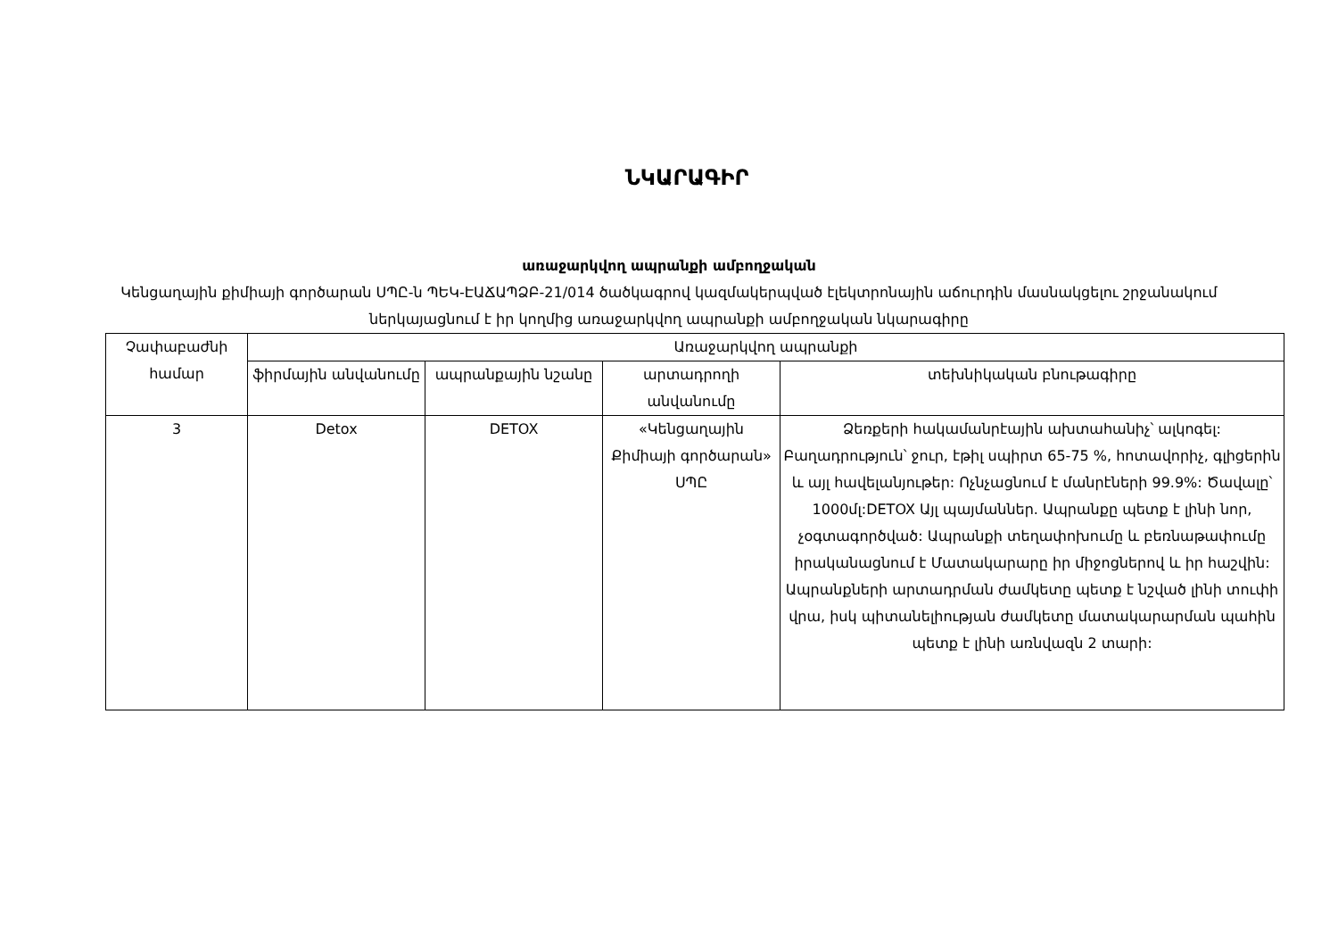ՆԿԱՐԱԳԻՐ
առաջարկվող ապրանքի ամբողջական
Կենցաղային քիմիայի գործարան ՍՊԸ-ն ՊԵԿ-ԷԱՃԱՊՁԲ-21/014 ծածկագրով կազմակերպված էլեկտրոնային աճուրդին մասնակցելու շրջանակում ներկայացնում է իր կողմից առաջարկվող ապրանքի ամբողջական նկարագիրը
| Չափաբաժնի համար | Առաջարկվող ապրանքի | | | |
| --- | --- | --- | --- | --- |
| | ֆիրմային անվանումը | ապրանքային նշանը | արտադրողի անվանումը | տեխնիկական բնութագիրը |
| 3 | Detox | DETOX | «Կենցաղային Քիմիայի գործարան» ՍՊԸ | Ձեռքերի հակամանրէային ախտահանիչ՝ ալկոգել: Բաղադրություն՝ ջուր, էթիլ սպիրտ 65-75 %, հոտավորիչ, գլիցերին և այլ հավելանյութեր: Ոչնչացնում է մանրէների 99.9%: Ծավալը՝ 1000մլ:DETOX Այլ պայմաններ. Ապրանքը պետք է լինի նոր, չօգտագործված: Ապրանքի տեղափոխումը և բեռնաթափումը իրականացնում է Մատակարարը իր միջոցներով և իր հաշվին: Ապրանքների արտադրման ժամկետը պետք է նշված լինի տուփի վրա, իսկ պիտանելիության ժամկետը մատակարարման պահին պետք է լինի առնվազն 2 տարի: |